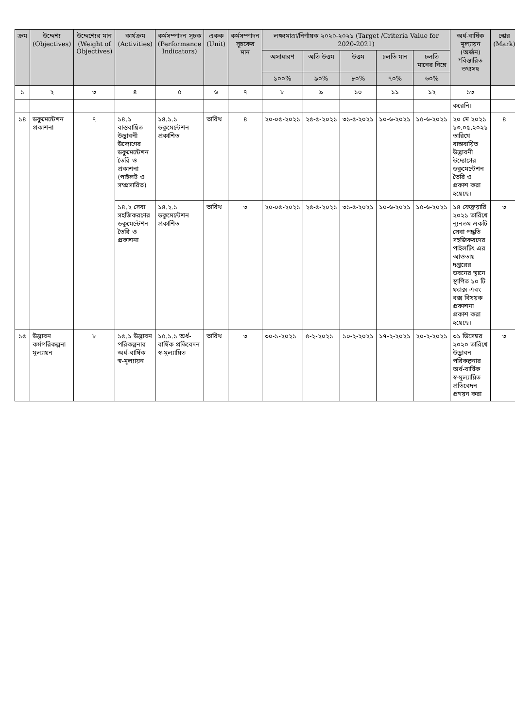| ক্রম | উদ্দেশ্য (Objectives) | উদ্দেশ্যের মান (Weight of Objectives) | কার্যক্রম (Activities) | কর্মসম্পাদন সূচক (Performance Indicators) | একক (Unit) | কর্মসম্পাদন সূচকের মান | লক্ষ্যমাত্রা/নির্ণায়ক ২০২০-২০২১ (Target /Criteria Value for 2020-2021) | | | | | অর্ধ-বার্ষিক মূল্যায়ন (অর্জন) *বিস্তারিত তথ্যসহ | স্কোর (Mark) |
| --- | --- | --- | --- | --- | --- | --- | --- | --- | --- | --- | --- | --- | --- |
| | | | | | | | অসাধারণ | অতি উত্তম | উত্তম | চলতি মান | চলতি মানের নিম্নে | | |
| | | | | | | | ১০০% | ৯০% | ৮০% | ৭০% | ৬০% | | |
| ১ | ২ | ৩ | ৪ | ৫ | ৬ | ৭ | ৮ | ৯ | ১০ | ১১ | ১২ | ১৩ | |
| | | | | | | | | | | | | করেনি। | |
| ১৪ | ডকুমেন্টেশন প্রকাশনা | ৭ | ১৪.১ বাস্তবায়িত উদ্ভাবনী উদ্যোগের ডকুমেন্টেশন তৈরি ও প্রকাশনা (পাইলট ও সম্প্রসারিত) | ১৪.১.১ ডকুমেন্টেশন প্রকাশিত | তারিখ | ৪ | ২০-০৫-২০২১ | ২৫-৫-২০২১ | ৩১-৫-২০২১ | ১০-৬-২০২১ | ১৫-৬-২০২১ | ২০ মে ২০২১ ১৩.০৫.২০২১ তারিখে বাস্তবায়িত উদ্ভাবনী উদ্যোগের ডকুমেন্টেশন তৈরি ও প্রকাশ করা হয়েছে। | ৪ |
| | | | ১৪.২ সেবা সহজিকরণের ডকুমেন্টেশন তৈরি ও প্রকাশনা | ১৪.২.১ ডকুমেন্টেশন প্রকাশিত | তারিখ | ৩ | ২০-০৫-২০২১ | ২৫-৫-২০২১ | ৩১-৫-২০২১ | ১০-৬-২০২১ | ১৫-৬-২০২১ | ১৪ ফেব্রুয়ারি ২০২১ তারিখে ন্যূনতম একটি সেবা পদ্ধতি সহজিকরণের পাইলটিং এর আওতায় দপ্তরের ভবনের স্থানে স্থাপিত ১০ টি ফ্যাক্স এবং বক্স বিষয়ক প্রকাশনা প্রকাশ করা হয়েছে। | ৩ |
| ১৫ | উদ্ভাবন কর্মপরিকল্পনা মূল্যায়ন | ৮ | ১৫.১ উদ্ভাবন পরিকল্পনার অর্ধ-বার্ষিক স্ব-মূল্যায়ন | ১৫.১.১ অর্ধ- বার্ষিক প্রতিবেদন স্ব-মূল্যায়িত | তারিখ | ৩ | ৩০-১-২০২১ | ৫-২-২০২১ | ১০-২-২০২১ | ১৭-২-২০২১ | ২০-২-২০২১ | ৩১ ডিসেম্বর ২০২০ তারিখে উদ্ভাবন পরিকল্পনার অর্ধ-বার্ষিক স্ব-মূল্যায়িত প্রতিবেদন প্রণয়ন করা | ৩ |